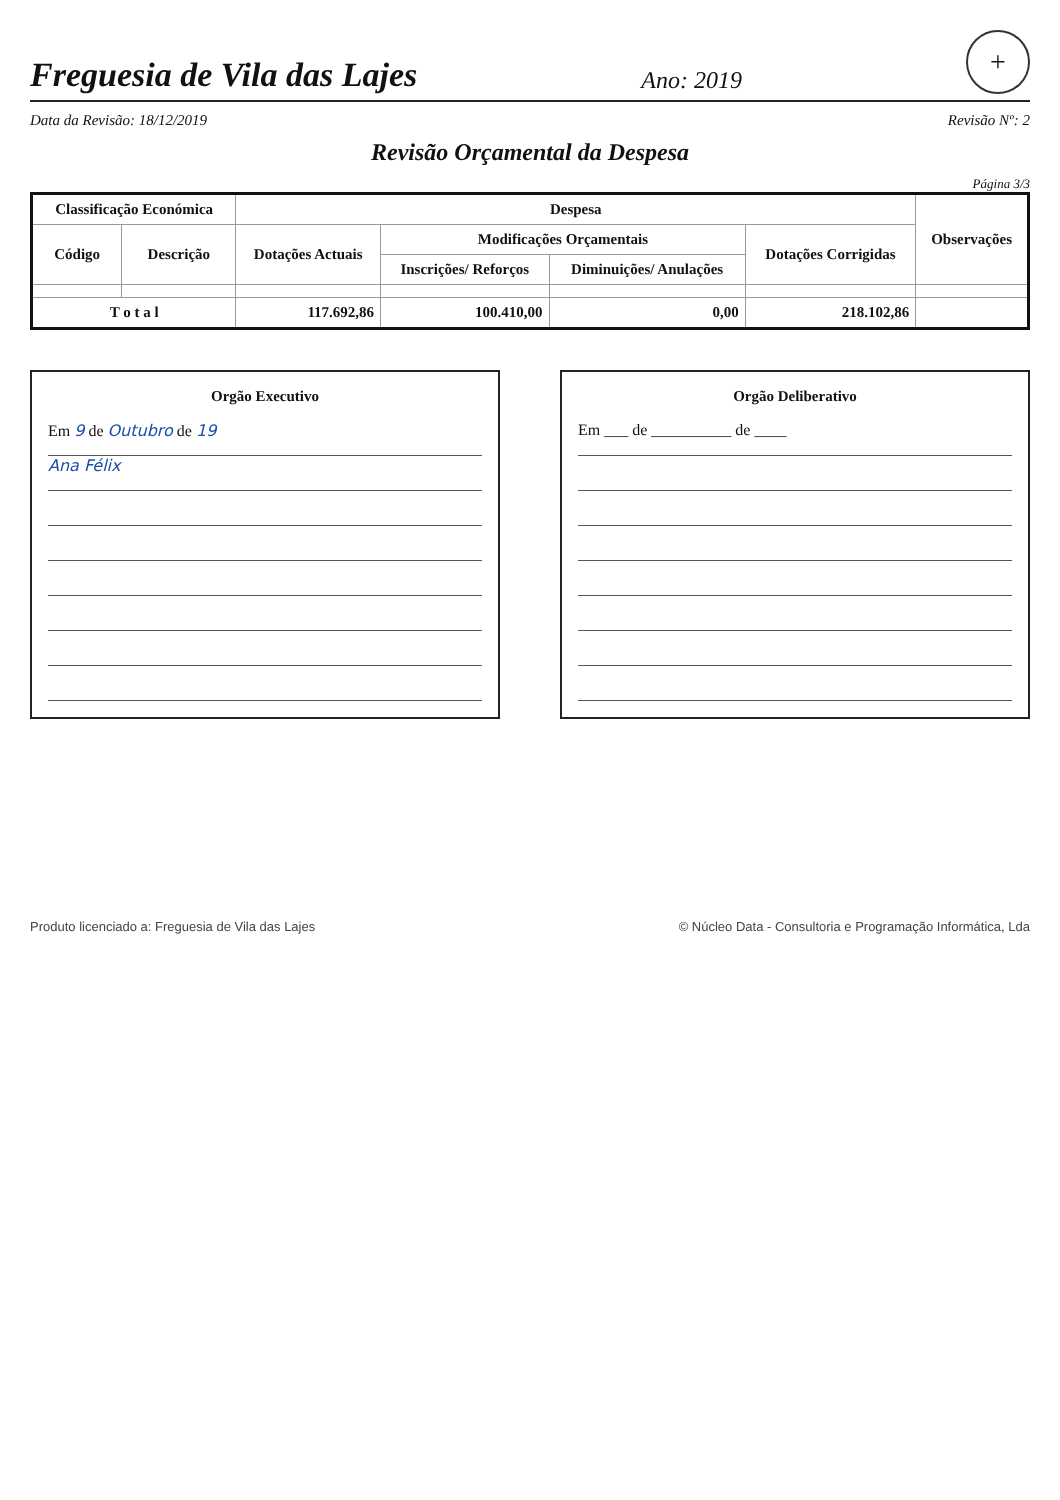Freguesia de Vila das Lajes
Ano: 2019
+
Data da Revisão: 18/12/2019 Revisão Nº: 2
Revisão Orçamental da Despesa
Página 3/3
| Classificação Económica | | Despesa | | | | Observações |
| --- | --- | --- | --- | --- | --- | --- |
| Código | Descrição | Dotações Actuais | Modificações Orçamentais | | Dotações Corrigidas | |
| | | | Inscrições/ Reforços | Diminuições/ Anulações | | |
| T o t a l | | 117.692,86 | 100.410,00 | 0,00 | 218.102,86 | |
Orgão Executivo
Em 9 de Outubro de 19
Ana Félix
Orgão Deliberativo
Em ___ de __________ de ____
Produto licenciado a: Freguesia de Vila das Lajes © Núcleo Data - Consultoria e Programação Informática, Lda